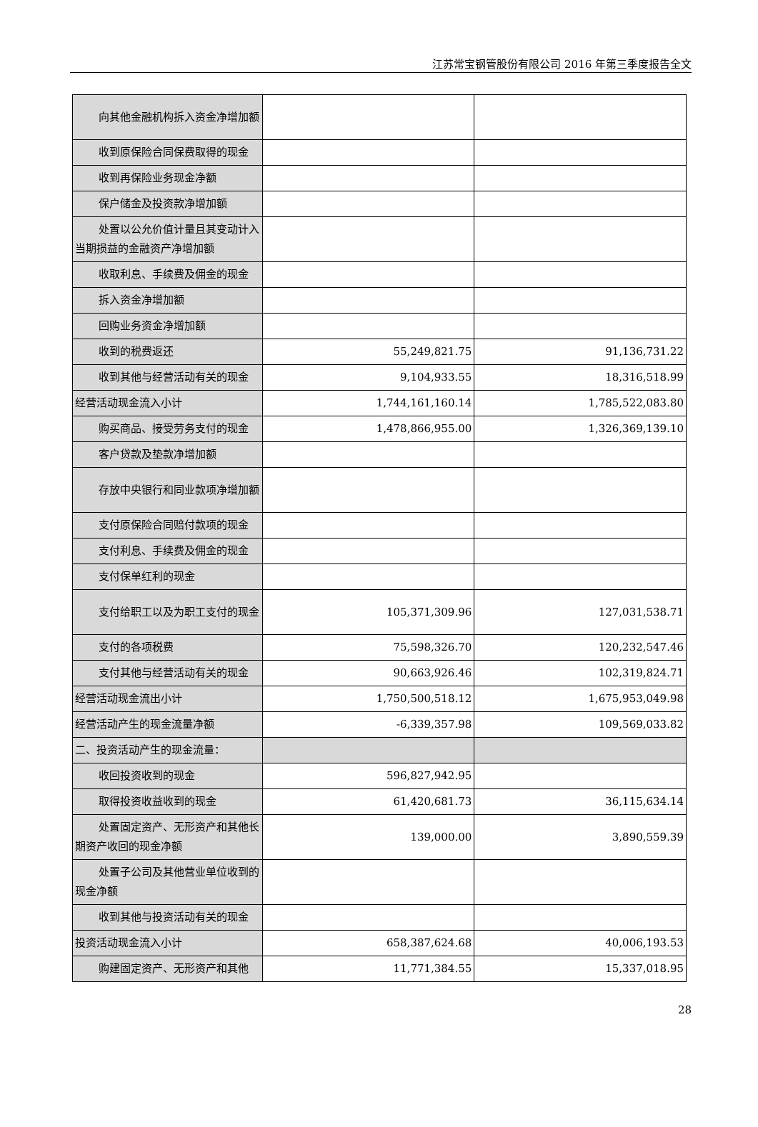江苏常宝钢管股份有限公司 2016 年第三季度报告全文
| 向其他金融机构拆入资金净增加 额 | | |
| 收到原保险合同保费取得的现金 | | |
| 收到再保险业务现金净额 | | |
| 保户储金及投资款净增加额 | | |
| 处置以公允价值计量且其变动计 入当期损益的金融资产净增加额 | | |
| 收取利息、手续费及佣金的现金 | | |
| 拆入资金净增加额 | | |
| 回购业务资金净增加额 | | |
| 收到的税费返还 | 55,249,821.75 | 91,136,731.22 |
| 收到其他与经营活动有关的现金 | 9,104,933.55 | 18,316,518.99 |
| 经营活动现金流入小计 | 1,744,161,160.14 | 1,785,522,083.80 |
| 购买商品、接受劳务支付的现金 | 1,478,866,955.00 | 1,326,369,139.10 |
| 客户贷款及垫款净增加额 | | |
| 存放中央银行和同业款项净增加 额 | | |
| 支付原保险合同赔付款项的现金 | | |
| 支付利息、手续费及佣金的现金 | | |
| 支付保单红利的现金 | | |
| 支付给职工以及为职工支付的现 金 | 105,371,309.96 | 127,031,538.71 |
| 支付的各项税费 | 75,598,326.70 | 120,232,547.46 |
| 支付其他与经营活动有关的现金 | 90,663,926.46 | 102,319,824.71 |
| 经营活动现金流出小计 | 1,750,500,518.12 | 1,675,953,049.98 |
| 经营活动产生的现金流量净额 | -6,339,357.98 | 109,569,033.82 |
| 二、投资活动产生的现金流量： | | |
| 收回投资收到的现金 | 596,827,942.95 | |
| 取得投资收益收到的现金 | 61,420,681.73 | 36,115,634.14 |
| 处置固定资产、无形资产和其他 长期资产收回的现金净额 | 139,000.00 | 3,890,559.39 |
| 处置子公司及其他营业单位收到 的现金净额 | | |
| 收到其他与投资活动有关的现金 | | |
| 投资活动现金流入小计 | 658,387,624.68 | 40,006,193.53 |
| 购建固定资产、无形资产和其他 | 11,771,384.55 | 15,337,018.95 |
28